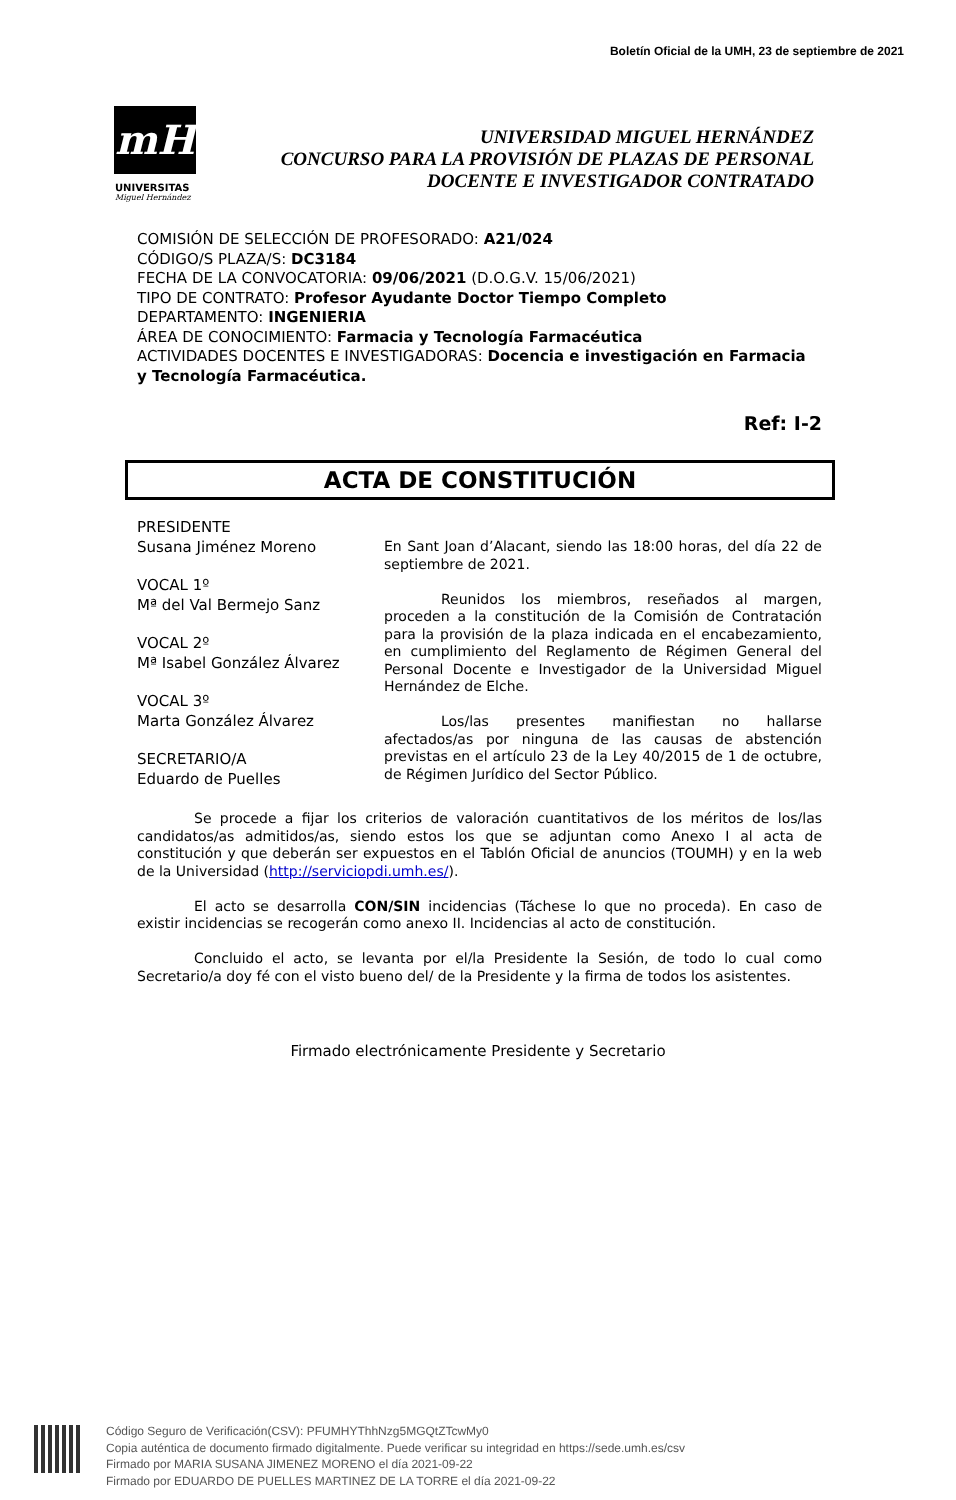Boletín Oficial de la UMH, 23 de septiembre de 2021
mH
UNIVERSITAS
Miguel Hernández
UNIVERSIDAD MIGUEL HERNÁNDEZ
CONCURSO PARA LA PROVISIÓN DE PLAZAS DE PERSONAL
DOCENTE E INVESTIGADOR CONTRATADO
COMISIÓN DE SELECCIÓN DE PROFESORADO: A21/024
CÓDIGO/S PLAZA/S: DC3184
FECHA DE LA CONVOCATORIA: 09/06/2021 (D.O.G.V. 15/06/2021)
TIPO DE CONTRATO: Profesor Ayudante Doctor Tiempo Completo
DEPARTAMENTO: INGENIERIA
ÁREA DE CONOCIMIENTO: Farmacia y Tecnología Farmacéutica
ACTIVIDADES DOCENTES E INVESTIGADORAS: Docencia e investigación en Farmacia y Tecnología Farmacéutica.
Ref: I-2
ACTA DE CONSTITUCIÓN
PRESIDENTE
Susana Jiménez Moreno
VOCAL 1º
Mª del Val Bermejo Sanz
VOCAL 2º
Mª Isabel González Álvarez
VOCAL 3º
Marta González Álvarez
SECRETARIO/A
Eduardo de Puelles
En Sant Joan d’Alacant, siendo las 18:00 horas, del día 22 de septiembre de 2021.
Reunidos los miembros, reseñados al margen, proceden a la constitución de la Comisión de Contratación para la provisión de la plaza indicada en el encabezamiento, en cumplimiento del Reglamento de Régimen General del Personal Docente e Investigador de la Universidad Miguel Hernández de Elche.
Los/las presentes manifiestan no hallarse afectados/as por ninguna de las causas de abstención previstas en el artículo 23 de la Ley 40/2015 de 1 de octubre, de Régimen Jurídico del Sector Público.
Se procede a fijar los criterios de valoración cuantitativos de los méritos de los/las candidatos/as admitidos/as, siendo estos los que se adjuntan como Anexo I al acta de constitución y que deberán ser expuestos en el Tablón Oficial de anuncios (TOUMH) y en la web de la Universidad (http://serviciopdi.umh.es/).
El acto se desarrolla CON/SIN incidencias (Táchese lo que no proceda). En caso de existir incidencias se recogerán como anexo II. Incidencias al acto de constitución.
Concluido el acto, se levanta por el/la Presidente la Sesión, de todo lo cual como Secretario/a doy fé con el visto bueno del/ de la Presidente y la firma de todos los asistentes.
Firmado electrónicamente Presidente y Secretario
Código Seguro de Verificación(CSV): PFUMHYThhNzg5MGQtZTcwMy0
Copia auténtica de documento firmado digitalmente. Puede verificar su integridad en https://sede.umh.es/csv
Firmado por MARIA SUSANA JIMENEZ MORENO el día 2021-09-22
Firmado por EDUARDO DE PUELLES MARTINEZ DE LA TORRE el día 2021-09-22